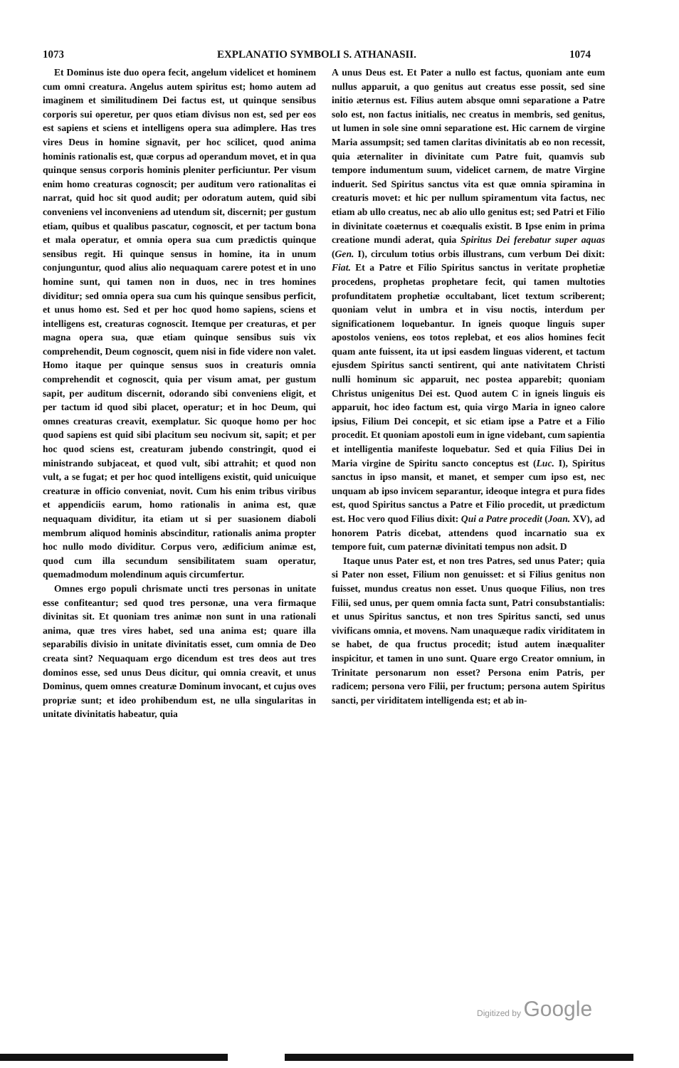1073 EXPLANATIO SYMBOLI S. ATHANASII. 1074
Et Dominus iste duo opera fecit, angelum videlicet et hominem cum omni creatura. Angelus autem spiritus est; homo autem ad imaginem et similitudinem Dei factus est, ut quinque sensibus corporis sui operetur, per quos etiam divisus non est, sed per eos est sapiens et sciens et intelligens opera sua adimplere. Has tres vires Deus in homine signavit, per hoc scilicet, quod anima hominis rationalis est, quæ corpus ad operandum movet, et in qua quinque sensus corporis hominis pleniter perficiuntur. Per visum enim homo creaturas cognoscit; per auditum vero rationalitas ei narrat, quid hoc sit quod audit; per odoratum autem, quid sibi conveniens vel inconveniens ad utendum sit, discernit; per gustum etiam, quibus et qualibus pascatur, cognoscit, et per tactum bona et mala operatur, et omnia opera sua cum prædictis quinque sensibus regit. Hi quinque sensus in homine, ita in unum conjunguntur, quod alius alio nequaquam carere potest et in uno homine sunt, qui tamen non in duos, nec in tres homines dividitur; sed omnia opera sua cum his quinque sensibus perficit, et unus homo est. Sed et per hoc quod homo sapiens, sciens et intelligens est, creaturas cognoscit. Itemque per creaturas, et per magna opera sua, quæ etiam quinque sensibus suis vix comprehendit, Deum cognoscit, quem nisi in fide videre non valet. Homo itaque per quinque sensus suos in creaturis omnia comprehendit et cognoscit, quia per visum amat, per gustum sapit, per auditum discernit, odorando sibi conveniens eligit, et per tactum id quod sibi placet, operatur; et in hoc Deum, qui omnes creaturas creavit, exemplatur. Sic quoque homo per hoc quod sapiens est quid sibi placitum seu nocivum sit, sapit; et per hoc quod sciens est, creaturam jubendo constringit, quod ei ministrando subjaceat, et quod vult, sibi attrahit; et quod non vult, a se fugat; et per hoc quod intelligens existit, quid unicuique creaturæ in officio conveniat, novit. Cum his enim tribus viribus et appendiciis earum, homo rationalis in anima est, quæ nequaquam dividitur, ita etiam ut si per suasionem diaboli membrum aliquod hominis abscinditur, rationalis anima propter hoc nullo modo dividitur. Corpus vero, ædificium animæ est, quod cum illa secundum sensibilitatem suam operatur, quemadmodum molendinum aquis circumfertur.
Omnes ergo populi chrismate uncti tres personas in unitate esse confiteantur; sed quod tres personæ, una vera firmaque divinitas sit. Et quoniam tres animæ non sunt in una rationali anima, quæ tres vires habet, sed una anima est; quare illa separabilis divisio in unitate divinitatis esset, cum omnia de Deo creata sint? Nequaquam ergo dicendum est tres deos aut tres dominos esse, sed unus Deus dicitur, qui omnia creavit, et unus Dominus, quem omnes creaturæ Dominum invocant, et cujus oves propriæ sunt; et ideo prohibendum est, ne ulla singularitas in unitate divinitatis habeatur, quia
A unus Deus est. Et Pater a nullo est factus, quoniam ante eum nullus apparuit, a quo genitus aut creatus esse possit, sed sine initio æternus est. Filius autem absque omni separatione a Patre solo est, non factus initialis, nec creatus in membris, sed genitus, ut lumen in sole sine omni separatione est. Hic carnem de virgine Maria assumpsit; sed tamen claritas divinitatis ab eo non recessit, quia æternaliter in divinitate cum Patre fuit, quamvis sub tempore indumentum suum, videlicet carnem, de matre Virgine induerit. Sed Spiritus sanctus vita est quæ omnia spiramina in creaturis movet: et hic per nullum spiramentum vita factus, nec etiam ab ullo creatus, nec ab alio ullo genitus est; sed Patri et Filio in divinitate coæternus et coæqualis existit. B Ipse enim in prima creatione mundi aderat, quia Spiritus Dei ferebatur super aquas (Gen. I), circulum totius orbis illustrans, cum verbum Dei dixit: Fiat. Et a Patre et Filio Spiritus sanctus in veritate prophetiæ procedens, prophetas prophetare fecit, qui tamen multoties profunditatem prophetiæ occultabant, licet textum scriberent; quoniam velut in umbra et in visu noctis, interdum per significationem loquebantur. In igneis quoque linguis super apostolos veniens, eos totos replebat, et eos alios homines fecit quam ante fuissent, ita ut ipsi easdem linguas viderent, et tactum ejusdem Spiritus sancti sentirent, qui ante nativitatem Christi nulli hominum sic apparuit, nec postea apparebit; quoniam Christus unigenitus Dei est. Quod autem C in igneis linguis eis apparuit, hoc ideo factum est, quia virgo Maria in igneo calore ipsius, Filium Dei concepit, et sic etiam ipse a Patre et a Filio procedit. Et quoniam apostoli eum in igne videbant, cum sapientia et intelligentia manifeste loquebatur. Sed et quia Filius Dei in Maria virgine de Spiritu sancto conceptus est (Luc. I), Spiritus sanctus in ipso mansit, et manet, et semper cum ipso est, nec unquam ab ipso invicem separantur, ideoque integra et pura fides est, quod Spiritus sanctus a Patre et Filio procedit, ut prædictum est. Hoc vero quod Filius dixit: Qui a Patre procedit (Joan. XV), ad honorem Patris dicebat, attendens quod incarnatio sua ex tempore fuit, cum paternæ divinitati tempus non adsit. D
Itaque unus Pater est, et non tres Patres, sed unus Pater; quia si Pater non esset, Filium non genuisset: et si Filius genitus non fuisset, mundus creatus non esset. Unus quoque Filius, non tres Filii, sed unus, per quem omnia facta sunt, Patri consubstantialis: et unus Spiritus sanctus, et non tres Spiritus sancti, sed unus vivificans omnia, et movens. Nam unaquæque radix viriditatem in se habet, de qua fructus procedit; istud autem inæqualiter inspicitur, et tamen in uno sunt. Quare ergo Creator omnium, in Trinitate personarum non esset? Persona enim Patris, per radicem; persona vero Filii, per fructum; persona autem Spiritus sancti, per viriditatem intelligenda est; et ab in-
Digitized by Google